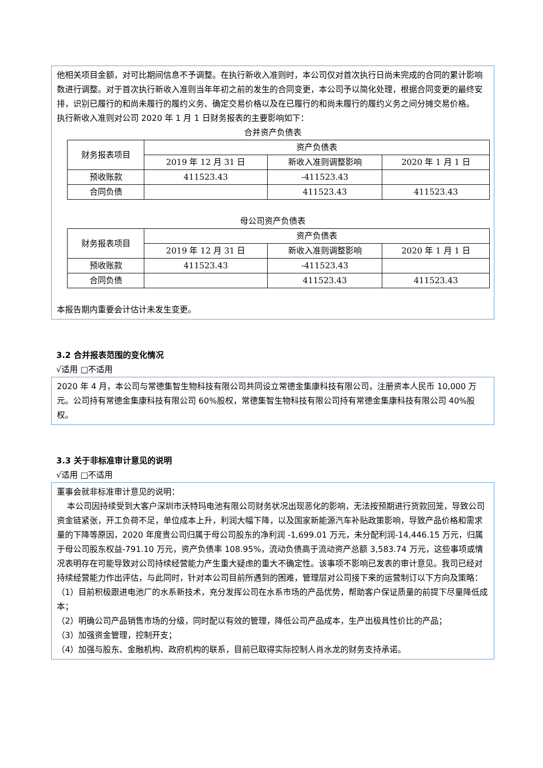他相关项目金额，对可比期间信息不予调整。在执行新收入准则时，本公司仅对首次执行日尚未完成的合同的累计影响数进行调整。对于首次执行新收入准则当年年初之前的发生的合同变更，本公司予以简化处理，根据合同变更的最终安排，识别已履行的和尚未履行的履约义务、确定交易价格以及在已履行的和尚未履行的履约义务之间分摊交易价格。
执行新收入准则对公司 2020 年 1 月 1 日财务报表的主要影响如下：
合并资产负债表
| 财务报表项目 | 资产负债表 | | |
| --- | --- | --- | --- |
| | 2019 年 12 月 31 日 | 新收入准则调整影响 | 2020 年 1 月 1 日 |
| 预收账款 | 411523.43 | -411523.43 | |
| 合同负债 | | 411523.43 | 411523.43 |
母公司资产负债表
| 财务报表项目 | 资产负债表 | | |
| --- | --- | --- | --- |
| | 2019 年 12 月 31 日 | 新收入准则调整影响 | 2020 年 1 月 1 日 |
| 预收账款 | 411523.43 | -411523.43 | |
| 合同负债 | | 411523.43 | 411523.43 |
本报告期内重要会计估计未发生变更。
3.2 合并报表范围的变化情况
√适用 □不适用
2020 年 4 月，本公司与常德集智生物科技有限公司共同设立常德金集康科技有限公司，注册资本人民币 10,000 万元。公司持有常德金集康科技有限公司 60%股权，常德集智生物科技有限公司持有常德金集康科技有限公司 40%股权。
3.3 关于非标准审计意见的说明
√适用 □不适用
董事会就非标准审计意见的说明：
本公司因持续受到大客户深圳市沃特玛电池有限公司财务状况出现恶化的影响，无法按预期进行货款回笼，导致公司资金链紧张，开工负荷不足，单位成本上升，利润大幅下降，以及国家新能源汽车补贴政策影响，导致产品价格和需求量的下降等原因，2020 年度贵公司归属于母公司股东的净利润 -1,699.01 万元，未分配利润-14,446.15 万元，归属于母公司股东权益-791.10 万元，资产负债率 108.95%，流动负债高于流动资产总额 3,583.74 万元，这些事项或情况表明存在可能导致对公司持续经营能力产生重大疑虑的重大不确定性。该事项不影响已发表的审计意见。我司已经对持续经营能力作出评估，与此同时，针对本公司目前所遇到的困难，管理层对公司接下来的运营制订以下方向及策略：
（1）目前积极跟进电池厂的水系新技术，充分发挥公司在水系市场的产品优势，帮助客户保证质量的前提下尽量降低成本；
（2）明确公司产品销售市场的分级，同时配以有效的管理，降低公司产品成本，生产出极具性价比的产品；
（3）加强资金管理，控制开支；
（4）加强与股东、金融机构、政府机构的联系，目前已取得实际控制人肖水龙的财务支持承诺。